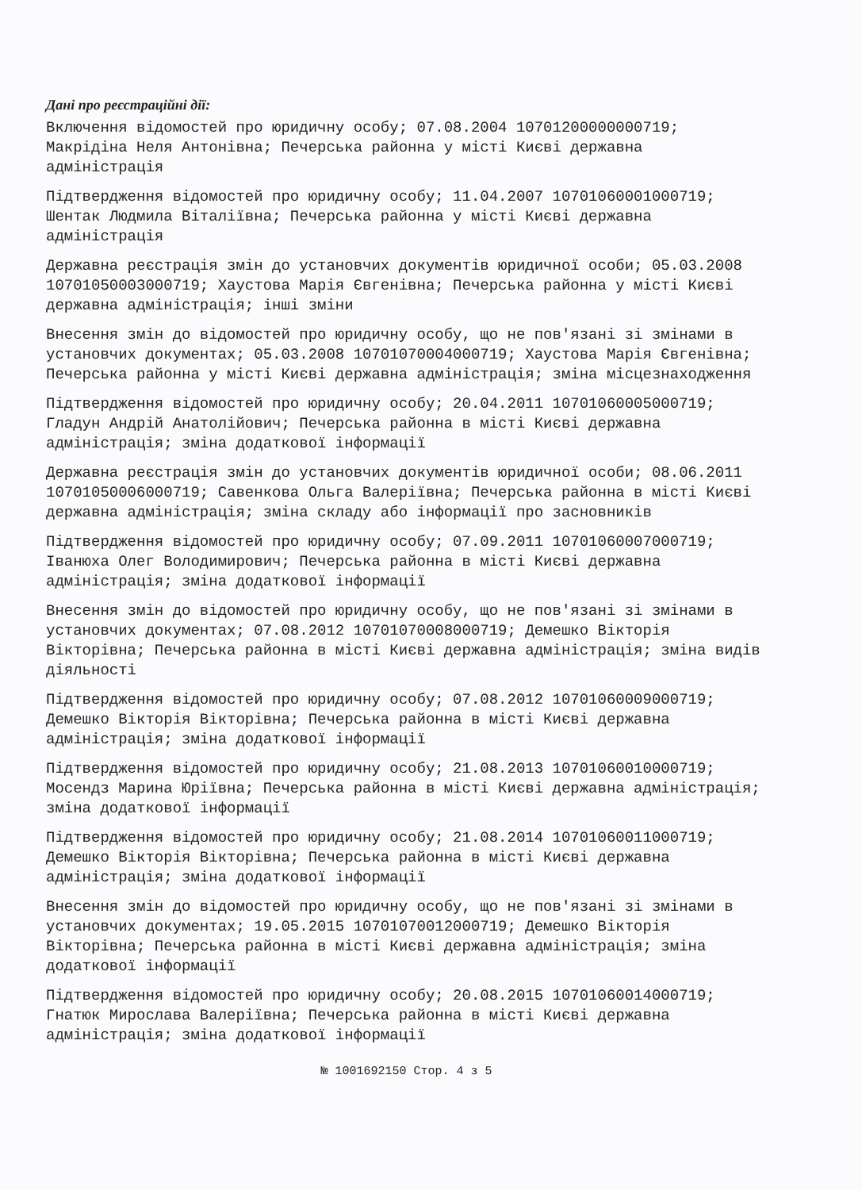Дані про реєстраційні дії:
Включення відомостей про юридичну особу; 07.08.2004 10701200000000719; Макрідіна Неля Антонівна; Печерська районна у місті Києві державна адміністрація
Підтвердження відомостей про юридичну особу; 11.04.2007 10701060001000719; Шентак Людмила Віталіївна; Печерська районна у місті Києві державна адміністрація
Державна реєстрація змін до установчих документів юридичної особи; 05.03.2008 10701050003000719; Хаустова Марія Євгенівна; Печерська районна у місті Києві державна адміністрація; інші зміни
Внесення змін до відомостей про юридичну особу, що не пов'язані зі змінами в установчих документах; 05.03.2008 10701070004000719; Хаустова Марія Євгенівна; Печерська районна у місті Києві державна адміністрація; зміна місцезнаходження
Підтвердження відомостей про юридичну особу; 20.04.2011 10701060005000719; Гладун Андрій Анатолійович; Печерська районна в місті Києві державна адміністрація; зміна додаткової інформації
Державна реєстрація змін до установчих документів юридичної особи; 08.06.2011 10701050006000719; Савенкова Ольга Валеріївна; Печерська районна в місті Києві державна адміністрація; зміна складу або інформації про засновників
Підтвердження відомостей про юридичну особу; 07.09.2011 10701060007000719; Іванюха Олег Володимирович; Печерська районна в місті Києві державна адміністрація; зміна додаткової інформації
Внесення змін до відомостей про юридичну особу, що не пов'язані зі змінами в установчих документах; 07.08.2012 10701070008000719; Демешко Вікторія Вікторівна; Печерська районна в місті Києві державна адміністрація; зміна видів діяльності
Підтвердження відомостей про юридичну особу; 07.08.2012 10701060009000719; Демешко Вікторія Вікторівна; Печерська районна в місті Києві державна адміністрація; зміна додаткової інформації
Підтвердження відомостей про юридичну особу; 21.08.2013 10701060010000719; Мосендз Марина Юріївна; Печерська районна в місті Києві державна адміністрація; зміна додаткової інформації
Підтвердження відомостей про юридичну особу; 21.08.2014 10701060011000719; Демешко Вікторія Вікторівна; Печерська районна в місті Києві державна адміністрація; зміна додаткової інформації
Внесення змін до відомостей про юридичну особу, що не пов'язані зі змінами в установчих документах; 19.05.2015 10701070012000719; Демешко Вікторія Вікторівна; Печерська районна в місті Києві державна адміністрація; зміна додаткової інформації
Підтвердження відомостей про юридичну особу; 20.08.2015 10701060014000719; Гнатюк Мирослава Валеріївна; Печерська районна в місті Києві державна адміністрація; зміна додаткової інформації
№ 1001692150 Стор. 4 з 5